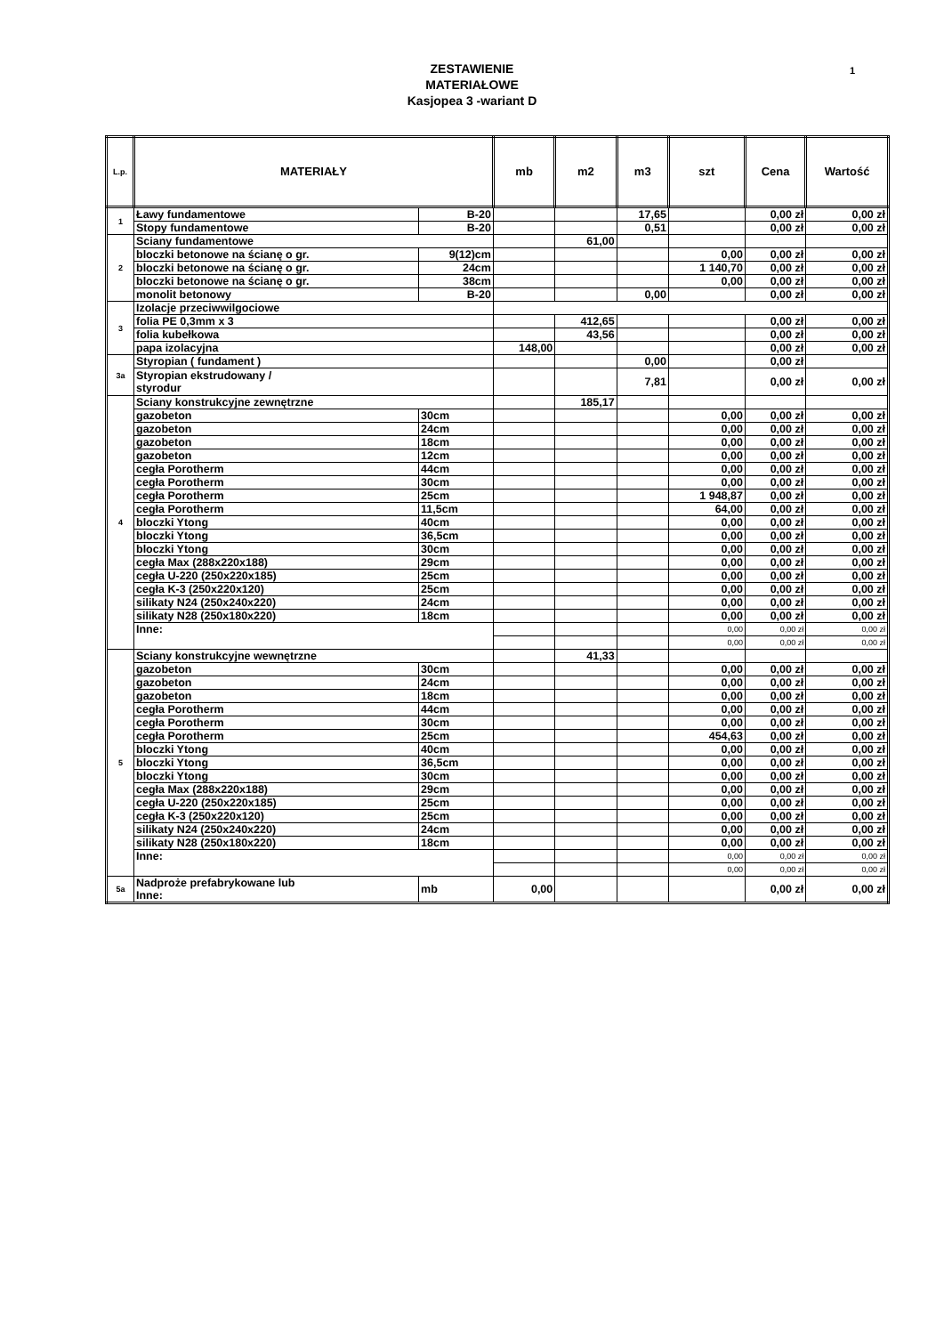1 ZESTAWIENIE
MATERIAŁOWE
Kasjopea 3 -wariant D
| L.p. | MATERIAŁY | | mb | m2 | m3 | szt | Cena | Wartość |
| --- | --- | --- | --- | --- | --- | --- | --- | --- |
| 1 | Ławy fundamentowe | B-20 | | | 17,65 | | 0,00 zł | 0,00 zł |
| | Stopy fundamentowe | B-20 | | | 0,51 | | 0,00 zł | 0,00 zł |
| 2 | Sciany fundamentowe | | | 61,00 | | | | |
| | bloczki betonowe na ścianę o gr. | 9(12)cm | | | | 0,00 | 0,00 zł | 0,00 zł |
| | bloczki betonowe na ścianę o gr. | 24cm | | | | 1 140,70 | 0,00 zł | 0,00 zł |
| | bloczki betonowe na ścianę o gr. | 38cm | | | | 0,00 | 0,00 zł | 0,00 zł |
| | monolit betonowy | B-20 | | | 0,00 | | 0,00 zł | 0,00 zł |
| 3 | Izolacje przeciwwilgociowe | | | | | | | |
| | folia PE 0,3mm x 3 | | | 412,65 | | | 0,00 zł | 0,00 zł |
| | folia kubełkowa | | | 43,56 | | | 0,00 zł | 0,00 zł |
| | papa izolacyjna | | 148,00 | | | | 0,00 zł | 0,00 zł |
| 3a | Styropian ( fundament ) | | | | 0,00 | | 0,00 zł | |
| | Styropian ekstrudowany / styrodur | | | | 7,81 | | 0,00 zł | 0,00 zł |
| 4 | Sciany konstrukcyjne zewnętrzne | | | 185,17 | | | | |
| | gazobeton | 30cm | | | | 0,00 | 0,00 zł | 0,00 zł |
| | gazobeton | 24cm | | | | 0,00 | 0,00 zł | 0,00 zł |
| | gazobeton | 18cm | | | | 0,00 | 0,00 zł | 0,00 zł |
| | gazobeton | 12cm | | | | 0,00 | 0,00 zł | 0,00 zł |
| | cegła Porotherm | 44cm | | | | 0,00 | 0,00 zł | 0,00 zł |
| | cegła Porotherm | 30cm | | | | 0,00 | 0,00 zł | 0,00 zł |
| | cegła Porotherm | 25cm | | | | 1 948,87 | 0,00 zł | 0,00 zł |
| | cegła Porotherm | 11,5cm | | | | 64,00 | 0,00 zł | 0,00 zł |
| | bloczki Ytong | 40cm | | | | 0,00 | 0,00 zł | 0,00 zł |
| | bloczki Ytong | 36,5cm | | | | 0,00 | 0,00 zł | 0,00 zł |
| | bloczki Ytong | 30cm | | | | 0,00 | 0,00 zł | 0,00 zł |
| | cegła Max (288x220x188) | 29cm | | | | 0,00 | 0,00 zł | 0,00 zł |
| | cegła U-220 (250x220x185) | 25cm | | | | 0,00 | 0,00 zł | 0,00 zł |
| | cegła K-3 (250x220x120) | 25cm | | | | 0,00 | 0,00 zł | 0,00 zł |
| | silikaty N24 (250x240x220) | 24cm | | | | 0,00 | 0,00 zł | 0,00 zł |
| | silikaty N28 (250x180x220) | 18cm | | | | 0,00 | 0,00 zł | 0,00 zł |
| | Inne: | | | | | 0,00 | 0,00 zł | 0,00 zł |
| | | | | | | 0,00 | 0,00 zł | 0,00 zł |
| 5 | Sciany konstrukcyjne wewnętrzne | | | 41,33 | | | | |
| | gazobeton | 30cm | | | | 0,00 | 0,00 zł | 0,00 zł |
| | gazobeton | 24cm | | | | 0,00 | 0,00 zł | 0,00 zł |
| | gazobeton | 18cm | | | | 0,00 | 0,00 zł | 0,00 zł |
| | cegła Porotherm | 44cm | | | | 0,00 | 0,00 zł | 0,00 zł |
| | cegła Porotherm | 30cm | | | | 0,00 | 0,00 zł | 0,00 zł |
| | cegła Porotherm | 25cm | | | | 454,63 | 0,00 zł | 0,00 zł |
| | bloczki Ytong | 40cm | | | | 0,00 | 0,00 zł | 0,00 zł |
| | bloczki Ytong | 36,5cm | | | | 0,00 | 0,00 zł | 0,00 zł |
| | bloczki Ytong | 30cm | | | | 0,00 | 0,00 zł | 0,00 zł |
| | cegła Max (288x220x188) | 29cm | | | | 0,00 | 0,00 zł | 0,00 zł |
| | cegła U-220 (250x220x185) | 25cm | | | | 0,00 | 0,00 zł | 0,00 zł |
| | cegła K-3 (250x220x120) | 25cm | | | | 0,00 | 0,00 zł | 0,00 zł |
| | silikaty N24 (250x240x220) | 24cm | | | | 0,00 | 0,00 zł | 0,00 zł |
| | silikaty N28 (250x180x220) | 18cm | | | | 0,00 | 0,00 zł | 0,00 zł |
| | Inne: | | | | | 0,00 | 0,00 zł | 0,00 zł |
| | | | | | | 0,00 | 0,00 zł | 0,00 zł |
| 5a | Nadproże prefabrykowane lub Inne: | mb | 0,00 | | | | 0,00 zł | 0,00 zł |